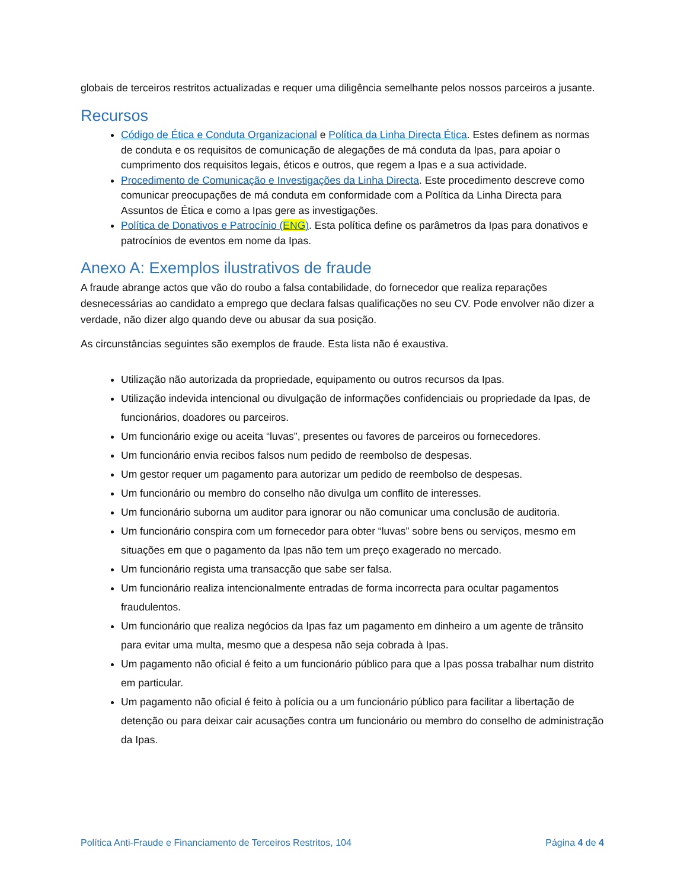globais de terceiros restritos actualizadas e requer uma diligência semelhante pelos nossos parceiros a jusante.
Recursos
Código de Ética e Conduta Organizacional e Política da Linha Directa Ética. Estes definem as normas de conduta e os requisitos de comunicação de alegações de má conduta da Ipas, para apoiar o cumprimento dos requisitos legais, éticos e outros, que regem a Ipas e a sua actividade.
Procedimento de Comunicação e Investigações da Linha Directa. Este procedimento descreve como comunicar preocupações de má conduta em conformidade com a Política da Linha Directa para Assuntos de Ética e como a Ipas gere as investigações.
Política de Donativos e Patrocínio (ENG). Esta política define os parâmetros da Ipas para donativos e patrocínios de eventos em nome da Ipas.
Anexo A: Exemplos ilustrativos de fraude
A fraude abrange actos que vão do roubo a falsa contabilidade, do fornecedor que realiza reparações desnecessárias ao candidato a emprego que declara falsas qualificações no seu CV. Pode envolver não dizer a verdade, não dizer algo quando deve ou abusar da sua posição.
As circunstâncias seguintes são exemplos de fraude. Esta lista não é exaustiva.
Utilização não autorizada da propriedade, equipamento ou outros recursos da Ipas.
Utilização indevida intencional ou divulgação de informações confidenciais ou propriedade da Ipas, de funcionários, doadores ou parceiros.
Um funcionário exige ou aceita “luvas”, presentes ou favores de parceiros ou fornecedores.
Um funcionário envia recibos falsos num pedido de reembolso de despesas.
Um gestor requer um pagamento para autorizar um pedido de reembolso de despesas.
Um funcionário ou membro do conselho não divulga um conflito de interesses.
Um funcionário suborna um auditor para ignorar ou não comunicar uma conclusão de auditoria.
Um funcionário conspira com um fornecedor para obter “luvas” sobre bens ou serviços, mesmo em situações em que o pagamento da Ipas não tem um preço exagerado no mercado.
Um funcionário regista uma transacção que sabe ser falsa.
Um funcionário realiza intencionalmente entradas de forma incorrecta para ocultar pagamentos fraudulentos.
Um funcionário que realiza negócios da Ipas faz um pagamento em dinheiro a um agente de trânsito para evitar uma multa, mesmo que a despesa não seja cobrada à Ipas.
Um pagamento não oficial é feito a um funcionário público para que a Ipas possa trabalhar num distrito em particular.
Um pagamento não oficial é feito à polícia ou a um funcionário público para facilitar a libertação de detenção ou para deixar cair acusações contra um funcionário ou membro do conselho de administração da Ipas.
Política Anti-Fraude e Financiamento de Terceiros Restritos, 104 Página 4 de 4